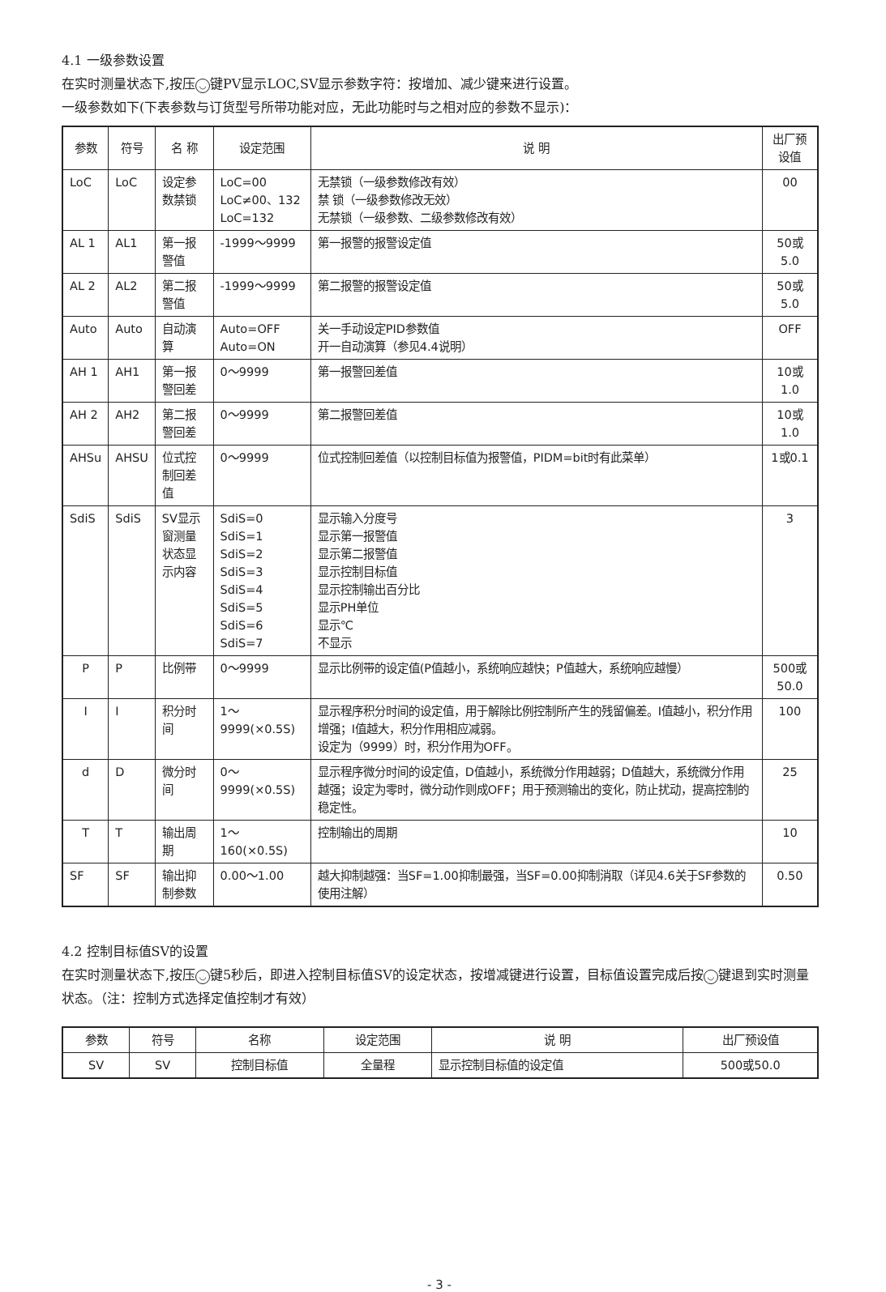4.1 一级参数设置
在实时测量状态下,按压 ◡ 键PV显示LOC,SV显示参数字符：按增加、减少键来进行设置。
一级参数如下(下表参数与订货型号所带功能对应，无此功能时与之相对应的参数不显示)：
| 参数 | 符号 | 名 称 | 设定范围 | 说 明 | 出厂预设值 |
| --- | --- | --- | --- | --- | --- |
| LoC | LoC | 设定参数禁锁 | LoC=00 LoC≠00、132 LoC=132 | 无禁锁（一级参数修改有效） 禁 锁（一级参数修改无效） 无禁锁（一级参数、二级参数修改有效） | 00 |
| AL 1 | AL1 | 第一报警值 | -1999～9999 | 第一报警的报警设定值 | 50或5.0 |
| AL 2 | AL2 | 第二报警值 | -1999～9999 | 第二报警的报警设定值 | 50或5.0 |
| Auto | Auto | 自动演算 | Auto=OFF Auto=ON | 关一手动设定PID参数值 开一自动演算（参见4.4说明） | OFF |
| AH 1 | AH1 | 第一报警回差 | 0～9999 | 第一报警回差值 | 10或1.0 |
| AH 2 | AH2 | 第二报警回差 | 0～9999 | 第二报警回差值 | 10或1.0 |
| AHSu | AHSU | 位式控制回差值 | 0～9999 | 位式控制回差值（以控制目标值为报警值，PIDM=bit时有此菜单） | 1或0.1 |
| SdiS | SdiS | SV显示窗测量 状态显示内容 | SdiS=0 SdiS=1 SdiS=2 SdiS=3 SdiS=4 SdiS=5 SdiS=6 SdiS=7 | 显示输入分度号 显示第一报警值 显示第二报警值 显示控制目标值 显示控制输出百分比 显示PH单位 显示℃ 不显示 | 3 |
| P | P | 比例带 | 0～9999 | 显示比例带的设定值(P值越小，系统响应越快；P值越大，系统响应越慢） | 500或50.0 |
| I | I | 积分时间 | 1～9999(×0.5S) | 显示程序积分时间的设定值，用于解除比例控制所产生的残留偏差。I值越小，积分作用增强；I值越大，积分作用相应减弱。 设定为（9999）时，积分作用为OFF。 | 100 |
| d | D | 微分时间 | 0～9999(×0.5S) | 显示程序微分时间的设定值，D值越小，系统微分作用越弱；D值越大，系统微分作用越强；设定为零时，微分动作则成OFF；用于预测输出的变化，防止扰动，提高控制的稳定性。 | 25 |
| T | T | 输出周期 | 1～160(×0.5S) | 控制输出的周期 | 10 |
| SF | SF | 输出抑制参数 | 0.00～1.00 | 越大抑制越强：当SF=1.00抑制最强，当SF=0.00抑制消取（详见4.6关于SF参数的使用注解） | 0.50 |
4.2 控制目标值SV的设置
在实时测量状态下,按压 ◡ 键5秒后，即进入控制目标值SV的设定状态，按增减键进行设置，目标值设置完成后按 ◡ 键退到实时测量状态。（注：控制方式选择定值控制才有效）
| 参数 | 符号 | 名称 | 设定范围 | 说 明 | 出厂预设值 |
| --- | --- | --- | --- | --- | --- |
| SV | SV | 控制目标值 | 全量程 | 显示控制目标值的设定值 | 500或50.0 |
- 3 -